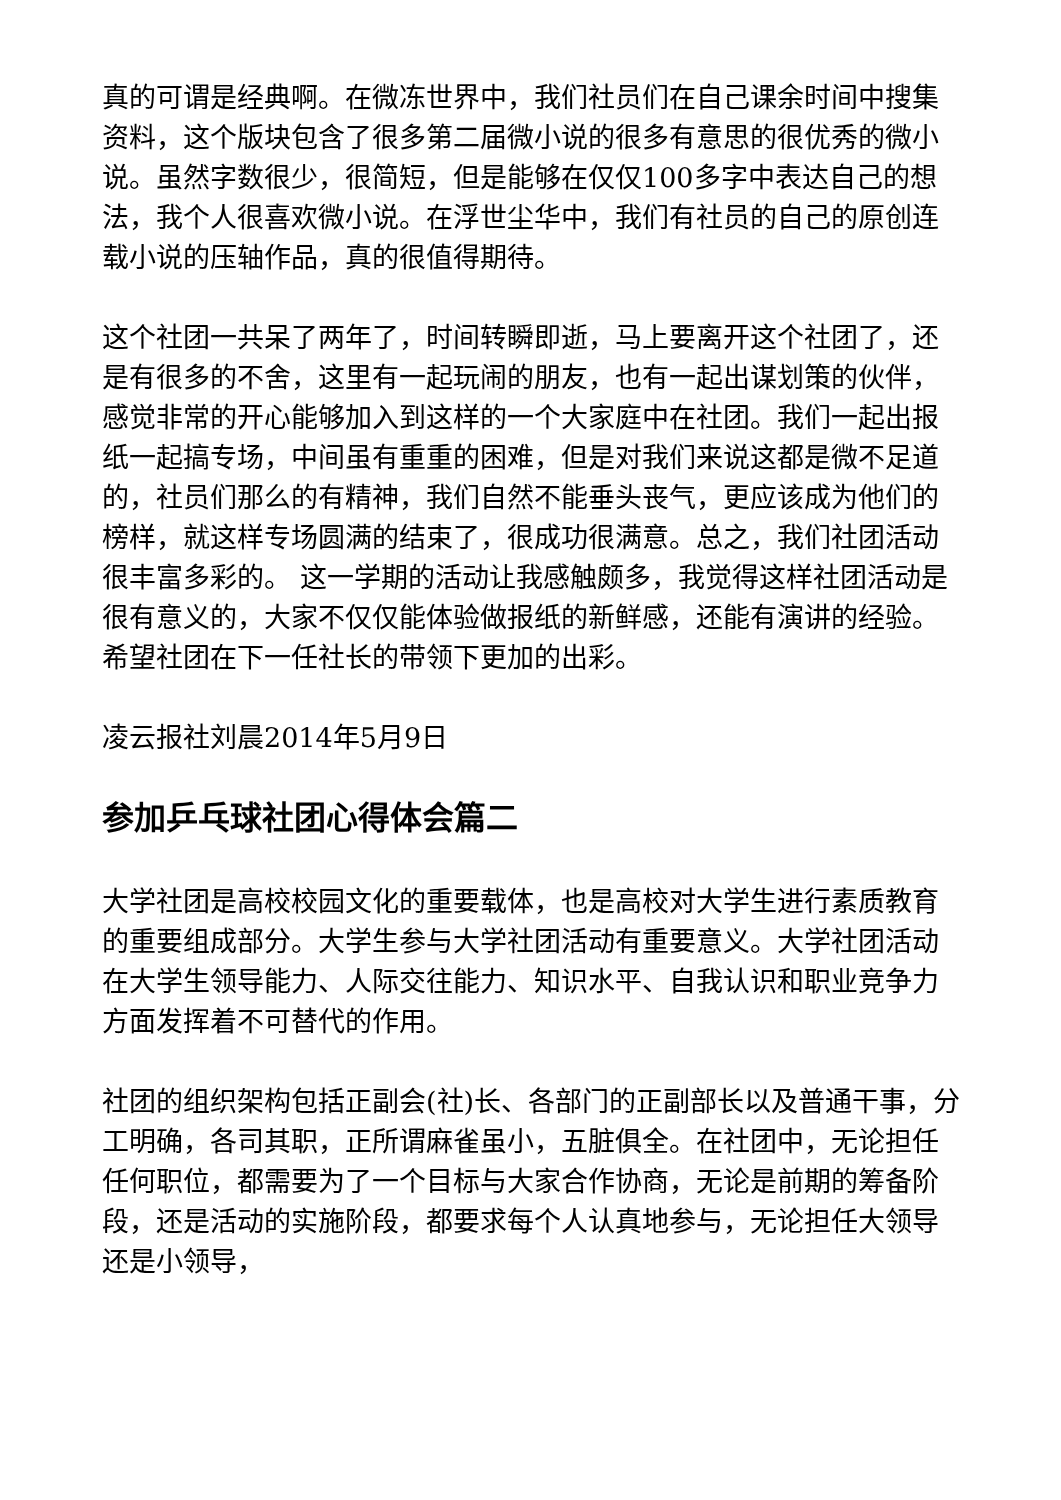真的可谓是经典啊。在微冻世界中，我们社员们在自己课余时间中搜集资料，这个版块包含了很多第二届微小说的很多有意思的很优秀的微小说。虽然字数很少，很简短，但是能够在仅仅100多字中表达自己的想法，我个人很喜欢微小说。在浮世尘华中，我们有社员的自己的原创连载小说的压轴作品，真的很值得期待。
这个社团一共呆了两年了，时间转瞬即逝，马上要离开这个社团了，还是有很多的不舍，这里有一起玩闹的朋友，也有一起出谋划策的伙伴，感觉非常的开心能够加入到这样的一个大家庭中在社团。我们一起出报纸一起搞专场，中间虽有重重的困难，但是对我们来说这都是微不足道的，社员们那么的有精神，我们自然不能垂头丧气，更应该成为他们的榜样，就这样专场圆满的结束了，很成功很满意。总之，我们社团活动很丰富多彩的。 这一学期的活动让我感触颇多，我觉得这样社团活动是很有意义的，大家不仅仅能体验做报纸的新鲜感，还能有演讲的经验。希望社团在下一任社长的带领下更加的出彩。
凌云报社刘晨2014年5月9日
参加乒乓球社团心得体会篇二
大学社团是高校校园文化的重要载体，也是高校对大学生进行素质教育的重要组成部分。大学生参与大学社团活动有重要意义。大学社团活动在大学生领导能力、人际交往能力、知识水平、自我认识和职业竞争力方面发挥着不可替代的作用。
社团的组织架构包括正副会(社)长、各部门的正副部长以及普通干事，分工明确，各司其职，正所谓麻雀虽小，五脏俱全。在社团中，无论担任任何职位，都需要为了一个目标与大家合作协商，无论是前期的筹备阶段，还是活动的实施阶段，都要求每个人认真地参与，无论担任大领导还是小领导，